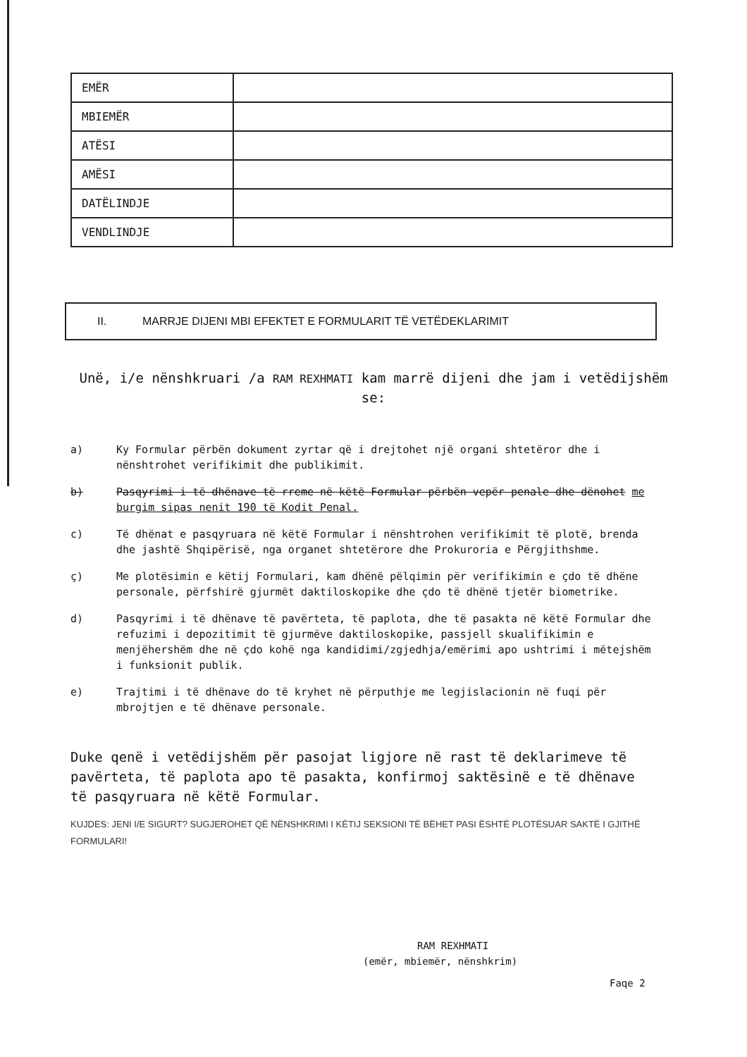| EMËR | |
| MBIEMËR | |
| ATËSI | |
| AMËSI | |
| DATËLINDJE | |
| VENDLINDJE | |
II. MARRJE DIJENI MBI EFEKTET E FORMULARIT TË VETËDEKLARIMIT
Unë, i/e nënshkruari /a RAM REXHMATI kam marrë dijeni dhe jam i vetëdijshëm se:
a) Ky Formular përbën dokument zyrtar që i drejtohet një organi shtetëror dhe i nënshtrohet verifikimit dhe publikimit.
b) Pasqyrimi i të dhënave të rreme në këtë Formular përbën vepër penale dhe dënohet me burgim sipas nenit 190 të Kodit Penal.
c) Të dhënat e pasqyruara në këtë Formular i nënshtrohen verifikimit të plotë, brenda dhe jashtë Shqipërisë, nga organet shtetërore dhe Prokuroria e Përgjithshme.
ç) Me plotësimin e këtij Formulari, kam dhënë pëlqimin për verifikimin e çdo të dhëne personale, përfshirë gjurmët daktiloskopike dhe çdo të dhënë tjetër biometrike.
d) Pasqyrimi i të dhënave të pavërteta, të paplota, dhe të pasakta në këtë Formular dhe refuzimi i depozitimit të gjurmëve daktiloskopike, passjell skualifikimin e menjëhershëm dhe në çdo kohë nga kandidimi/zgjedhja/emërimi apo ushtrimi i mëtejshëm i funksionit publik.
e) Trajtimi i të dhënave do të kryhet në përputhje me legjislacionin në fuqi për mbrojtjen e të dhënave personale.
Duke qenë i vetëdijshëm për pasojat ligjore në rast të deklarimeve të pavërteta, të paplota apo të pasakta, konfirmoj saktësinë e të dhënave të pasqyruara në këtë Formular.
KUJDES: JENI I/E SIGURT? SUGJEROHET QË NËNSHKRIMI I KËTIJ SEKSIONI TË BËHET PASI ËSHTË PLOTËSUAR SAKTË I GJITHË FORMULARI!
RAM REXHMATI
(emër, mbiemër, nënshkrim)
Faqe 2